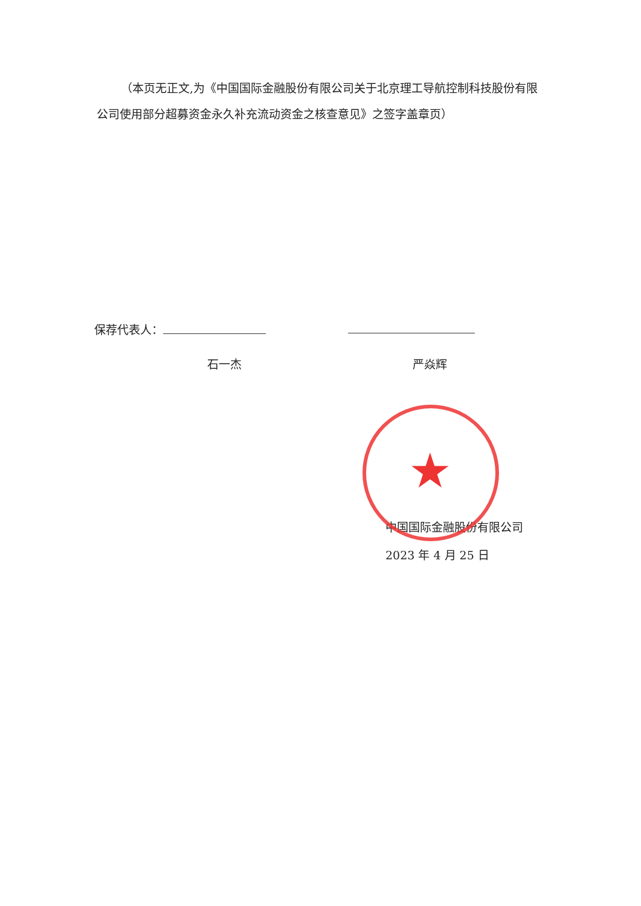★
（本页无正文,为《中国国际金融股份有限公司关于北京理工导航控制科技股份有限公司使用部分超募资金永久补充流动资金之核查意见》之签字盖章页）
保荐代表人：
石一杰 严焱辉
中国国际金融股份有限公司
2023 年 4 月 25 日